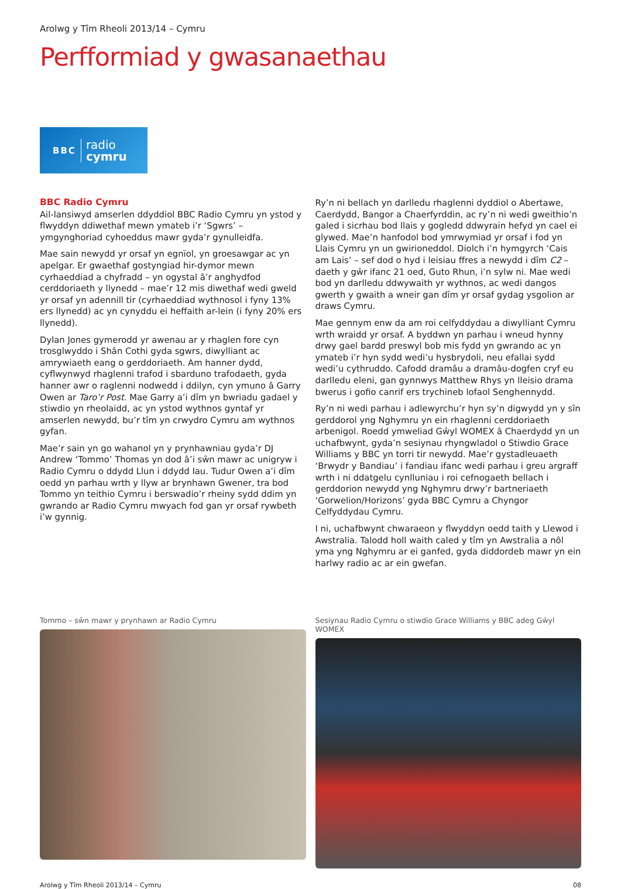Arolwg y Tîm Rheoli 2013/14 – Cymru
Perfformiad y gwasanaethau
BBC radio
cymru
BBC Radio Cymru
Ail-lansiwyd amserlen ddyddiol BBC Radio Cymru yn ystod y flwyddyn ddiwethaf mewn ymateb i’r ‘Sgwrs’ – ymgynghoriad cyhoeddus mawr gyda’r gynulleidfa.
Mae sain newydd yr orsaf yn egnïol, yn groesawgar ac yn apelgar. Er gwaethaf gostyngiad hir-dymor mewn cyrhaeddiad a chyfradd – yn ogystal â’r anghydfod cerddoriaeth y llynedd – mae’r 12 mis diwethaf wedi gweld yr orsaf yn adennill tir (cyrhaeddiad wythnosol i fyny 13% ers llynedd) ac yn cynyddu ei heffaith ar-lein (i fyny 20% ers llynedd).
Dylan Jones gymerodd yr awenau ar y rhaglen fore cyn trosglwyddo i Shân Cothi gyda sgwrs, diwylliant ac amrywiaeth eang o gerddoriaeth. Am hanner dydd, cyflwynwyd rhaglenni trafod i sbarduno trafodaeth, gyda hanner awr o raglenni nodwedd i ddilyn, cyn ymuno â Garry Owen ar Taro’r Post. Mae Garry a’i dîm yn bwriadu gadael y stiwdio yn rheolaidd, ac yn ystod wythnos gyntaf yr amserlen newydd, bu’r tîm yn crwydro Cymru am wythnos gyfan.
Mae’r sain yn go wahanol yn y prynhawniau gyda’r DJ Andrew ‘Tommo’ Thomas yn dod â’i sŵn mawr ac unigryw i Radio Cymru o ddydd Llun i ddydd Iau. Tudur Owen a’i dîm oedd yn parhau wrth y llyw ar brynhawn Gwener, tra bod Tommo yn teithio Cymru i berswadio’r rheiny sydd ddim yn gwrando ar Radio Cymru mwyach fod gan yr orsaf rywbeth i’w gynnig.
Ry’n ni bellach yn darlledu rhaglenni dyddiol o Abertawe, Caerdydd, Bangor a Chaerfyrddin, ac ry’n ni wedi gweithio’n galed i sicrhau bod llais y gogledd ddwyrain hefyd yn cael ei glywed. Mae’n hanfodol bod ymrwymiad yr orsaf i fod yn Llais Cymru yn un gwirioneddol. Diolch i’n hymgyrch ‘Cais am Lais’ – sef dod o hyd i leisiau ffres a newydd i dîm C2 – daeth y gŵr ifanc 21 oed, Guto Rhun, i’n sylw ni. Mae wedi bod yn darlledu ddwywaith yr wythnos, ac wedi dangos gwerth y gwaith a wneir gan dîm yr orsaf gydag ysgolion ar draws Cymru.
Mae gennym enw da am roi celfyddydau a diwylliant Cymru wrth wraidd yr orsaf. A byddwn yn parhau i wneud hynny drwy gael bardd preswyl bob mis fydd yn gwrando ac yn ymateb i’r hyn sydd wedi’u hysbrydoli, neu efallai sydd wedi’u cythruddo. Cafodd dramâu a dramâu-dogfen cryf eu darlledu eleni, gan gynnwys Matthew Rhys yn lleisio drama bwerus i gofio canrif ers trychineb lofaol Senghennydd.
Ry’n ni wedi parhau i adlewyrchu’r hyn sy’n digwydd yn y sîn gerddorol yng Nghymru yn ein rhaglenni cerddoriaeth arbenigol. Roedd ymweliad Gŵyl WOMEX â Chaerdydd yn un uchafbwynt, gyda’n sesiynau rhyngwladol o Stiwdio Grace Williams y BBC yn torri tir newydd. Mae’r gystadleuaeth ‘Brwydr y Bandiau’ i fandiau ifanc wedi parhau i greu argraff wrth i ni ddatgelu cynlluniau i roi cefnogaeth bellach i gerddorion newydd yng Nghymru drwy’r bartneriaeth ‘Gorwelion/Horizons’ gyda BBC Cymru a Chyngor Celfyddydau Cymru.
I ni, uchafbwynt chwaraeon y flwyddyn oedd taith y Llewod i Awstralia. Talodd holl waith caled y tîm yn Awstralia a nôl yma yng Nghymru ar ei ganfed, gyda diddordeb mawr yn ein harlwy radio ac ar ein gwefan.
Tommo – sŵn mawr y prynhawn ar Radio Cymru Sesiynau Radio Cymru o stiwdio Grace Williams y BBC adeg Gŵyl WOMEX
Arolwg y Tîm Rheoli 2013/14 – Cymru 08